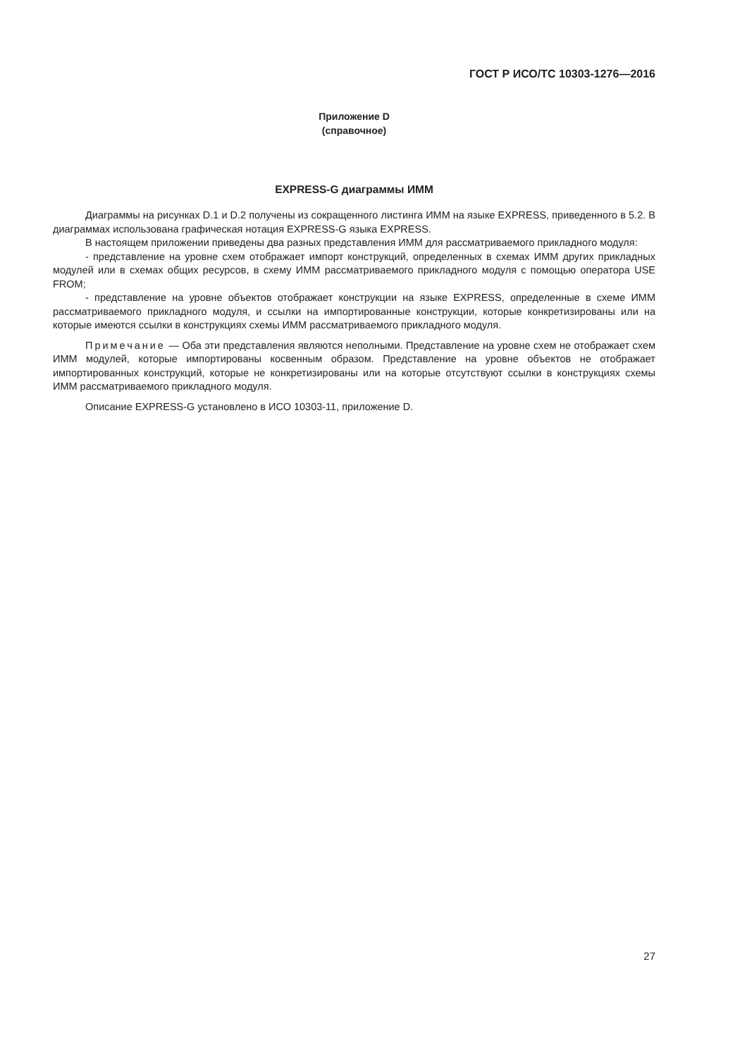ГОСТ Р ИСО/ТС 10303-1276—2016
Приложение D
(справочное)
EXPRESS-G диаграммы ИММ
Диаграммы на рисунках D.1 и D.2 получены из сокращенного листинга ИММ на языке EXPRESS, приведенного в 5.2. В диаграммах использована графическая нотация EXPRESS-G языка EXPRESS.
В настоящем приложении приведены два разных представления ИММ для рассматриваемого прикладного модуля:
- представление на уровне схем отображает импорт конструкций, определенных в схемах ИММ других прикладных модулей или в схемах общих ресурсов, в схему ИММ рассматриваемого прикладного модуля с помощью оператора USE FROM;
- представление на уровне объектов отображает конструкции на языке EXPRESS, определенные в схеме ИММ рассматриваемого прикладного модуля, и ссылки на импортированные конструкции, которые конкретизированы или на которые имеются ссылки в конструкциях схемы ИММ рассматриваемого прикладного модуля.
Примечание — Оба эти представления являются неполными. Представление на уровне схем не отображает схем ИММ модулей, которые импортированы косвенным образом. Представление на уровне объектов не отображает импортированных конструкций, которые не конкретизированы или на которые отсутствуют ссылки в конструкциях схемы ИММ рассматриваемого прикладного модуля.
Описание EXPRESS-G установлено в ИСО 10303-11, приложение D.
27